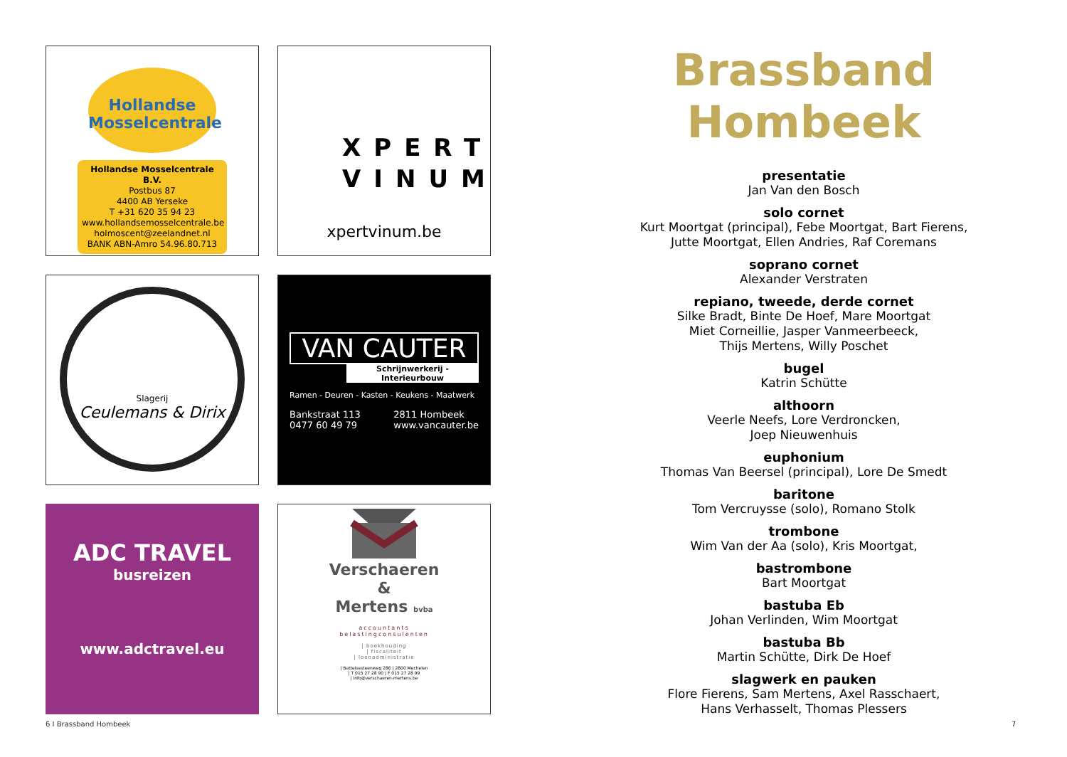Hollandse Mosselcentrale
Hollandse Mosselcentrale B.V.
Postbus 87
4400 AB Yerseke
T +31 620 35 94 23
www.hollandsemosselcentrale.be
holmoscent@zeelandnet.nl
BANK ABN-Amro 54.96.80.713
XPERT
VINUM
xpertvinum.be
Slagerij
Ceulemans & Dirix
VAN CAUTER
Schrijnwerkerij - Interieurbouw
Ramen - Deuren - Kasten - Keukens - Maatwerk
Bankstraat 113
0477 60 49 79 2811 Hombeek
www.vancauter.be
ADC TRAVEL
busreizen
www.adctravel.eu
Verschaeren
&
Mertens bvba
accountants
belastingconsulenten
| boekhouding
| fiscaliteit
| loonadministratie
| Battelsesteenweg 286 | 2800 Mechelen
| T 015 27 28 90 | F 015 27 28 99
| info@verschaeren-mertens.be
Brassband Hombeek
presentatie
Jan Van den Bosch
solo cornet
Kurt Moortgat (principal), Febe Moortgat, Bart Fierens,
Jutte Moortgat, Ellen Andries, Raf Coremans
soprano cornet
Alexander Verstraten
repiano, tweede, derde cornet
Silke Bradt, Binte De Hoef, Mare Moortgat
Miet Corneillie, Jasper Vanmeerbeeck,
Thijs Mertens, Willy Poschet
bugel
Katrin Schütte
althoorn
Veerle Neefs, Lore Verdroncken,
Joep Nieuwenhuis
euphonium
Thomas Van Beersel (principal), Lore De Smedt
baritone
Tom Vercruysse (solo), Romano Stolk
trombone
Wim Van der Aa (solo), Kris Moortgat,
bastrombone
Bart Moortgat
bastuba Eb
Johan Verlinden, Wim Moortgat
bastuba Bb
Martin Schütte, Dirk De Hoef
slagwerk en pauken
Flore Fierens, Sam Mertens, Axel Rasschaert,
Hans Verhasselt, Thomas Plessers
6 I Brassband Hombeek 7